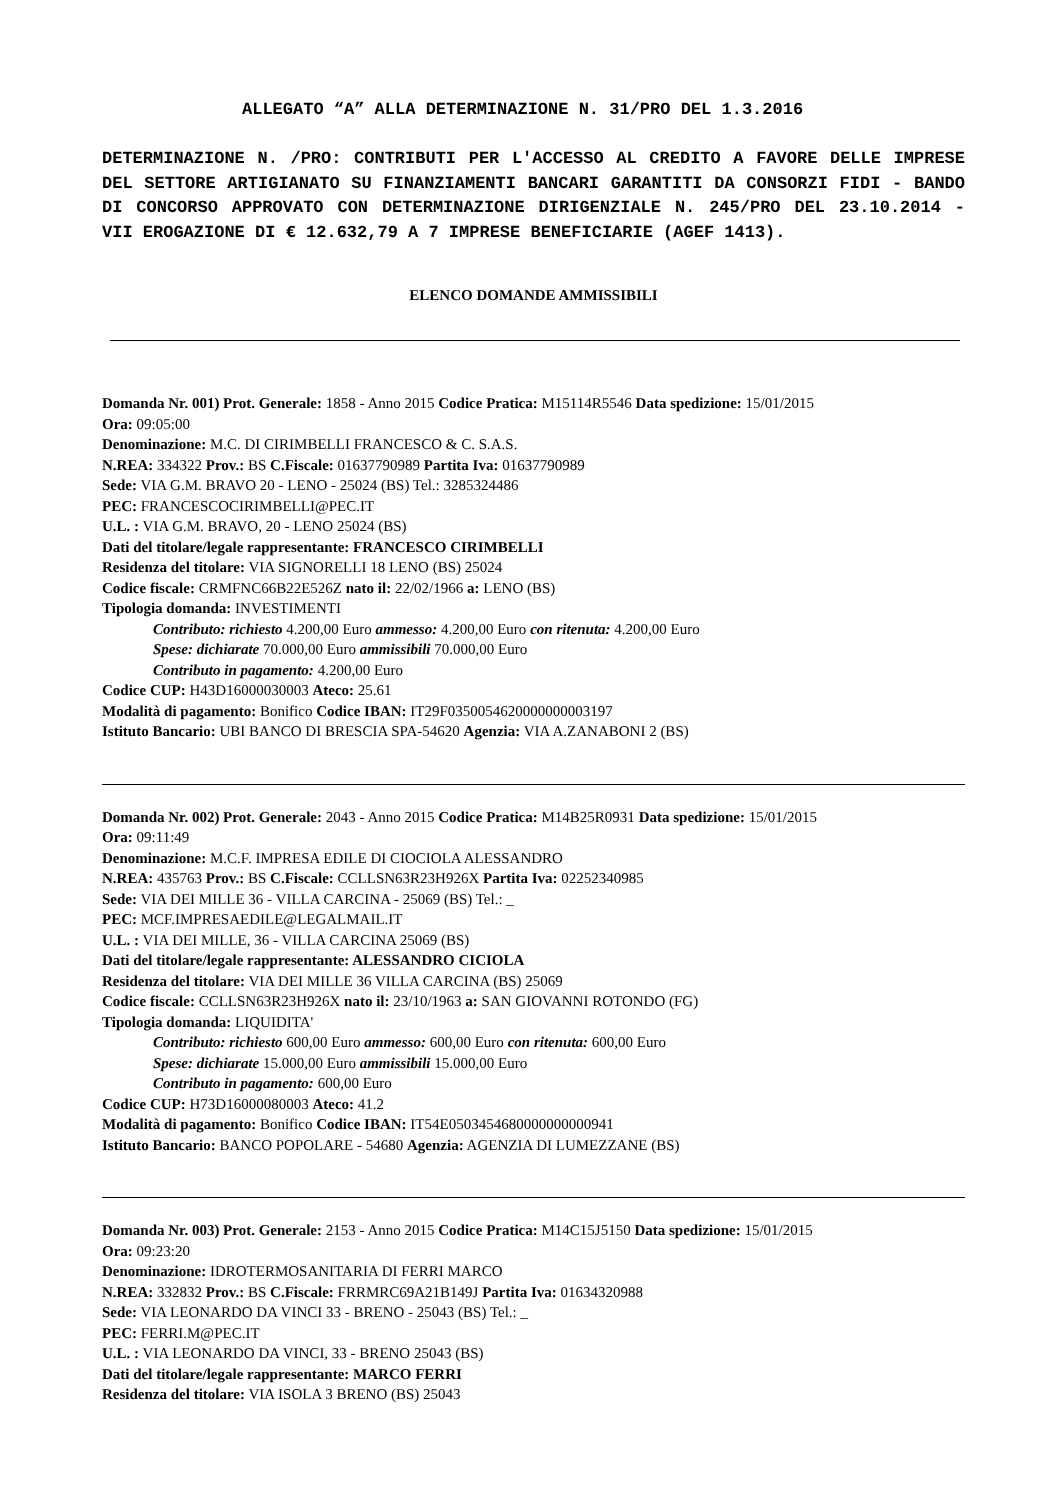ALLEGATO “A” ALLA DETERMINAZIONE N. 31/PRO DEL 1.3.2016
DETERMINAZIONE N. /PRO: CONTRIBUTI PER L'ACCESSO AL CREDITO A FAVORE DELLE IMPRESE DEL SETTORE ARTIGIANATO SU FINANZIAMENTI BANCARI GARANTITI DA CONSORZI FIDI - BANDO DI CONCORSO APPROVATO CON DETERMINAZIONE DIRIGENZIALE N. 245/PRO DEL 23.10.2014 - VII EROGAZIONE DI € 12.632,79 A 7 IMPRESE BENEFICIARIE (AGEF 1413).
ELENCO DOMANDE AMMISSIBILI
Domanda Nr. 001) Prot. Generale: 1858 - Anno 2015 Codice Pratica: M15114R5546 Data spedizione: 15/01/2015
Ora: 09:05:00
Denominazione: M.C. DI CIRIMBELLI FRANCESCO & C. S.A.S.
N.REA: 334322 Prov.: BS C.Fiscale: 01637790989 Partita Iva: 01637790989
Sede: VIA G.M. BRAVO 20 - LENO - 25024 (BS) Tel.: 3285324486
PEC: FRANCESCOCIRIMBELLI@PEC.IT
U.L. : VIA G.M. BRAVO, 20 - LENO 25024 (BS)
Dati del titolare/legale rappresentante: FRANCESCO CIRIMBELLI
Residenza del titolare: VIA SIGNORELLI 18 LENO (BS) 25024
Codice fiscale: CRMFNC66B22E526Z nato il: 22/02/1966 a: LENO (BS)
Tipologia domanda: INVESTIMENTI
Contributo: richiesto 4.200,00 Euro ammesso: 4.200,00 Euro con ritenuta: 4.200,00 Euro
Spese: dichiarate 70.000,00 Euro ammissibili 70.000,00 Euro
Contributo in pagamento: 4.200,00 Euro
Codice CUP: H43D16000030003 Ateco: 25.61
Modalità di pagamento: Bonifico Codice IBAN: IT29F0350054620000000003197
Istituto Bancario: UBI BANCO DI BRESCIA SPA-54620 Agenzia: VIA A.ZANABONI 2 (BS)
Domanda Nr. 002) Prot. Generale: 2043 - Anno 2015 Codice Pratica: M14B25R0931 Data spedizione: 15/01/2015
Ora: 09:11:49
Denominazione: M.C.F. IMPRESA EDILE DI CIOCIOLA ALESSANDRO
N.REA: 435763 Prov.: BS C.Fiscale: CCLLSN63R23H926X Partita Iva: 02252340985
Sede: VIA DEI MILLE 36 - VILLA CARCINA - 25069 (BS) Tel.: _
PEC: MCF.IMPRESAEDILE@LEGALMAIL.IT
U.L. : VIA DEI MILLE, 36 - VILLA CARCINA 25069 (BS)
Dati del titolare/legale rappresentante: ALESSANDRO CICIOLA
Residenza del titolare: VIA DEI MILLE 36 VILLA CARCINA (BS) 25069
Codice fiscale: CCLLSN63R23H926X nato il: 23/10/1963 a: SAN GIOVANNI ROTONDO (FG)
Tipologia domanda: LIQUIDITA'
Contributo: richiesto 600,00 Euro ammesso: 600,00 Euro con ritenuta: 600,00 Euro
Spese: dichiarate 15.000,00 Euro ammissibili 15.000,00 Euro
Contributo in pagamento: 600,00 Euro
Codice CUP: H73D16000080003 Ateco: 41.2
Modalità di pagamento: Bonifico Codice IBAN: IT54E0503454680000000000941
Istituto Bancario: BANCO POPOLARE - 54680 Agenzia: AGENZIA DI LUMEZZANE (BS)
Domanda Nr. 003) Prot. Generale: 2153 - Anno 2015 Codice Pratica: M14C15J5150 Data spedizione: 15/01/2015
Ora: 09:23:20
Denominazione: IDROTERMOSANITARIA DI FERRI MARCO
N.REA: 332832 Prov.: BS C.Fiscale: FRRMRC69A21B149J Partita Iva: 01634320988
Sede: VIA LEONARDO DA VINCI 33 - BRENO - 25043 (BS) Tel.: _
PEC: FERRI.M@PEC.IT
U.L. : VIA LEONARDO DA VINCI, 33 - BRENO 25043 (BS)
Dati del titolare/legale rappresentante: MARCO FERRI
Residenza del titolare: VIA ISOLA 3 BRENO (BS) 25043